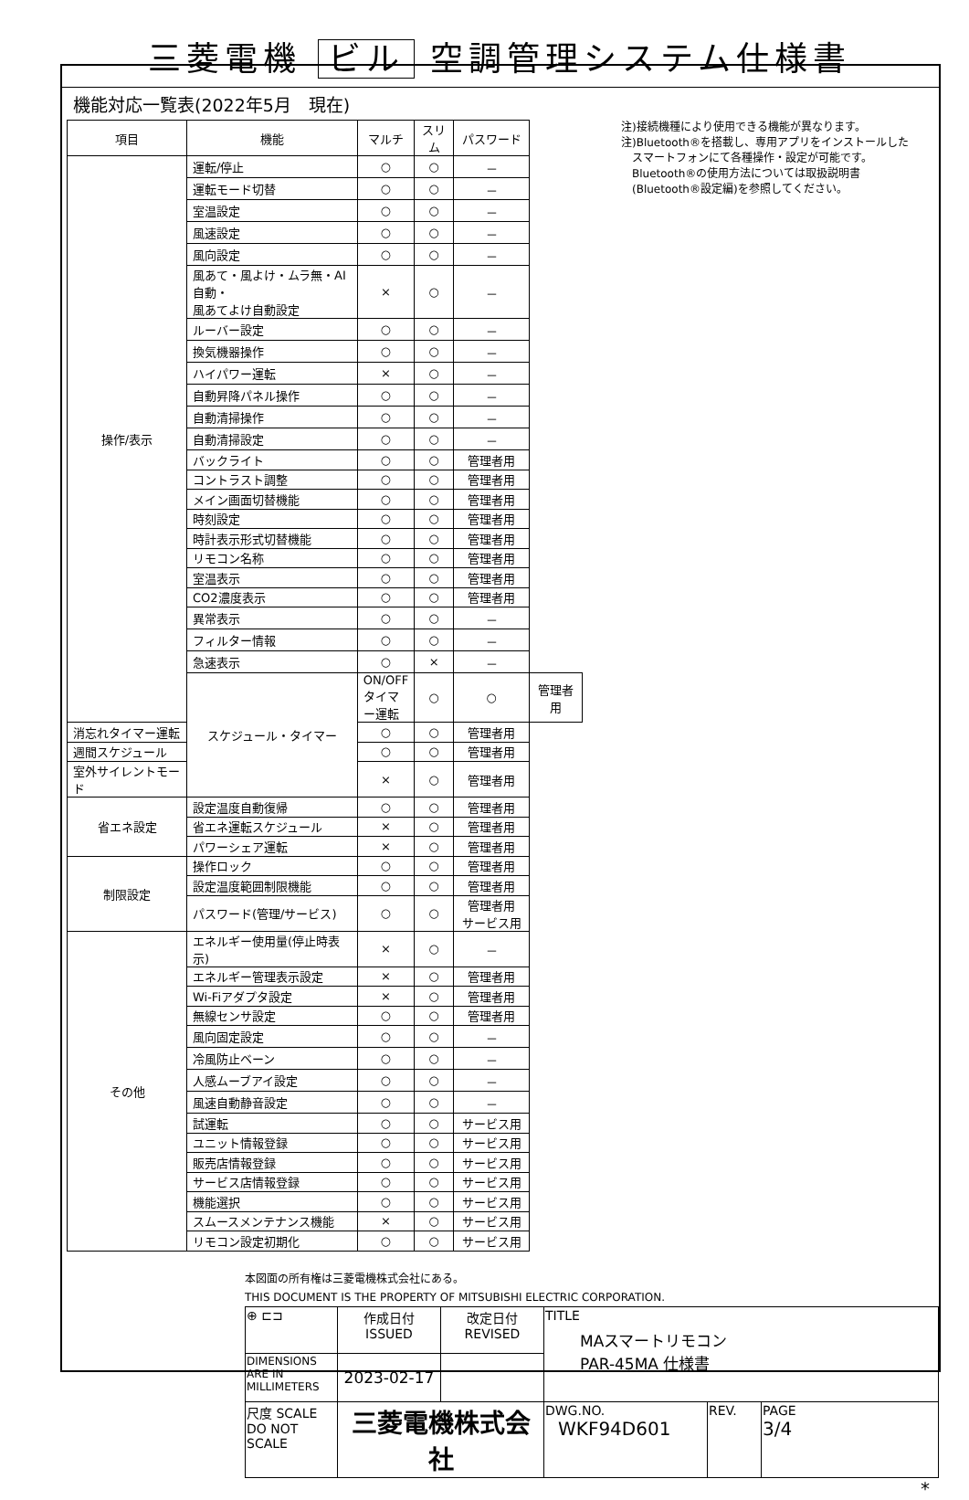三菱電機 ビル 空調管理システム仕様書
機能対応一覧表(2022年5月　現在)
| 項目 | 機能 | マルチ | スリム | パスワード | |
| --- | --- | --- | --- | --- | --- |
| 操作/表示 | 運転/停止 | ○ | ○ | － | |
| | 運転モード切替 | ○ | ○ | － | |
| | 室温設定 | ○ | ○ | － | |
| | 風速設定 | ○ | ○ | － | |
| | 風向設定 | ○ | ○ | － | |
| | 風あて・風よけ・ムラ無・AI自動・ 風あてよけ自動設定 | × | ○ | － | |
| | ルーバー設定 | ○ | ○ | － | |
| | 換気機器操作 | ○ | ○ | － | |
| | ハイパワー運転 | × | ○ | － | |
| | 自動昇降パネル操作 | ○ | ○ | － | |
| | 自動清掃操作 | ○ | ○ | － | |
| | 自動清掃設定 | ○ | ○ | － | |
| | バックライト | ○ | ○ | 管理者用 | |
| | コントラスト調整 | ○ | ○ | 管理者用 | |
| | メイン画面切替機能 | ○ | ○ | 管理者用 | |
| | 時刻設定 | ○ | ○ | 管理者用 | |
| | 時計表示形式切替機能 | ○ | ○ | 管理者用 | |
| | リモコン名称 | ○ | ○ | 管理者用 | |
| | 室温表示 | ○ | ○ | 管理者用 | |
| | CO2濃度表示 | ○ | ○ | 管理者用 | |
| | 異常表示 | ○ | ○ | － | |
| | フィルター情報 | ○ | ○ | － | |
| | 急速表示 | ○ | × | － | |
| | スケジュール・タイマー | ON/OFFタイマー運転 | ○ | ○ | 管理者用 |
| 消忘れタイマー運転 | | ○ | ○ | 管理者用 | |
| 週間スケジュール | | ○ | ○ | 管理者用 | |
| 室外サイレントモード | | × | ○ | 管理者用 | |
| 省エネ設定 | 設定温度自動復帰 | ○ | ○ | 管理者用 | |
| | 省エネ運転スケジュール | × | ○ | 管理者用 | |
| | パワーシェア運転 | × | ○ | 管理者用 | |
| 制限設定 | 操作ロック | ○ | ○ | 管理者用 | |
| | 設定温度範囲制限機能 | ○ | ○ | 管理者用 | |
| | パスワード(管理/サービス) | ○ | ○ | 管理者用 サービス用 | |
| その他 | エネルギー使用量(停止時表示) | × | ○ | － | |
| | エネルギー管理表示設定 | × | ○ | 管理者用 | |
| | Wi-Fiアダプタ設定 | × | ○ | 管理者用 | |
| | 無線センサ設定 | ○ | ○ | 管理者用 | |
| | 風向固定設定 | ○ | ○ | － | |
| | 冷風防止ベーン | ○ | ○ | － | |
| | 人感ムーブアイ設定 | ○ | ○ | － | |
| | 風速自動静音設定 | ○ | ○ | － | |
| | 試運転 | ○ | ○ | サービス用 | |
| | ユニット情報登録 | ○ | ○ | サービス用 | |
| | 販売店情報登録 | ○ | ○ | サービス用 | |
| | サービス店情報登録 | ○ | ○ | サービス用 | |
| | 機能選択 | ○ | ○ | サービス用 | |
| | スムースメンテナンス機能 | × | ○ | サービス用 | |
| | リモコン設定初期化 | ○ | ○ | サービス用 | |
注)接続機種により使用できる機能が異なります。
注)Bluetooth®を搭載し、専用アプリをインストールした
　スマートフォンにて各種操作・設定が可能です。
　Bluetooth®の使用方法については取扱説明書
　(Bluetooth®設定編)を参照してください。
本図面の所有権は三菱電機株式会社にある。
THIS DOCUMENT IS THE PROPERTY OF MITSUBISHI ELECTRIC CORPORATION.
| ⊕ ⊏⊐ | 作成日付 ISSUED | 改定日付 REVISED | TITLE MAスマートリモコン PAR-45MA 仕様書 | | |
| DIMENSIONS ARE IN MILLIMETERS | 2023-02-17 | | | | |
| 尺度 SCALE DO NOT SCALE | 三菱電機株式会社 | | DWG.NO. WKF94D601 | REV. | PAGE 3/4 |
*